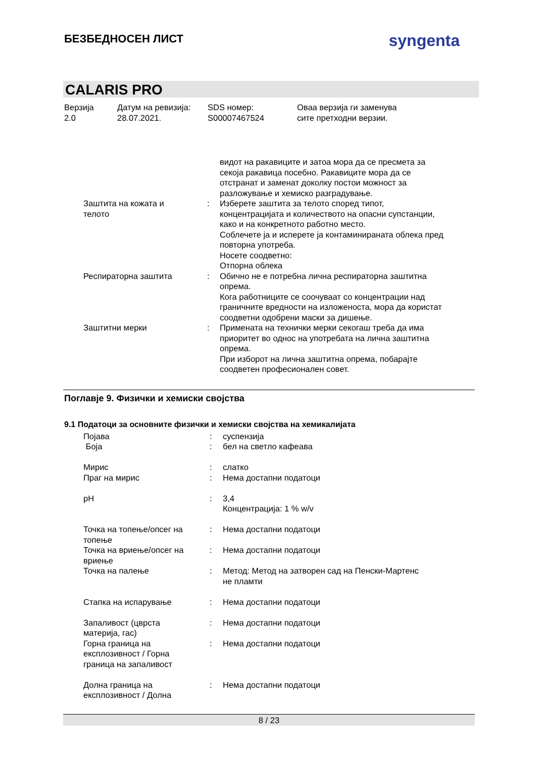БЕЗБЕДНОСЕН ЛИСТ
syngenta
CALARIS PRO
Верзија
2.0
Датум на ревизија:
28.07.2021.
SDS номер:
S00007467524
Оваа верзија ги заменува
сите претходни верзии.
| | | видот на ракавиците и затоа мора да се пресмета за секоја ракавица посебно. Ракавиците мора да се отстранат и заменат доколку постои можност за разложување и хемиско разградување. |
| Заштита на кожата и телото | : | Изберете заштита за телото според типот, концентрацијата и количеството на опасни супстанции, како и на конкретното работно место. Соблечете ја и исперете ја контаминираната облека пред повторна употреба. Носете соодветно: Отпорна облека |
| Респираторна заштита | : | Обично не е потребна лична респираторна заштитна опрема. Кога работниците се соочуваат со концентрации над граничните вредности на изложеноста, мора да користат соодветни одобрени маски за дишење. |
| Заштитни мерки | : | Примената на технички мерки секогаш треба да има приоритет во однос на употребата на лична заштитна опрема. При изборот на лична заштитна опрема, побарајте соодветен професионален совет. |
Поглавје 9. Физички и хемиски својства
9.1 Податоци за основните физички и хемиски својства на хемикалијата
| Појава Боја | : : | суспензија бел на светло кафеава |
| Мирис Праг на мирис | : : | слатко Нема достапни податоци |
| pH | : | 3,4 Концентрација: 1 % w/v |
| Точка на топење/опсег на топење | : | Нема достапни податоци |
| Точка на вриење/опсег на вриење | : | Нема достапни податоци |
| Точка на палење | : | Метод: Метод на затворен сад на Пенски-Мартенс не пламти |
| Стапка на испарување | : | Нема достапни податоци |
| Запаливост (цврста материја, гас) | : | Нема достапни податоци |
| Горна граница на експлозивност / Горна граница на запаливост | : | Нема достапни податоци |
| Долна граница на експлозивност / Долна | : | Нема достапни податоци |
8 / 23